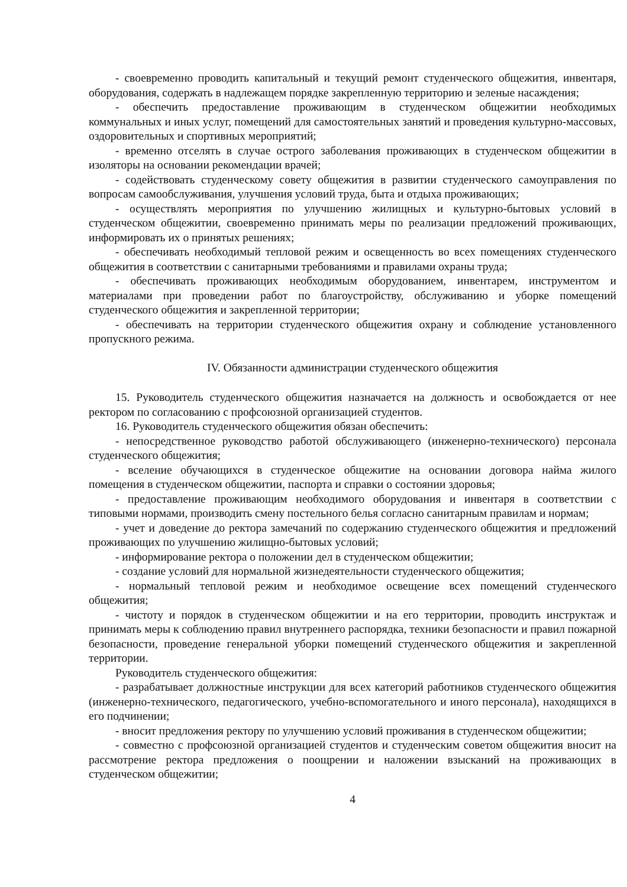- своевременно проводить капитальный и текущий ремонт студенческого общежития, инвентаря, оборудования, содержать в надлежащем порядке закрепленную территорию и зеленые насаждения;
- обеспечить предоставление проживающим в студенческом общежитии необходимых коммунальных и иных услуг, помещений для самостоятельных занятий и проведения культурно-массовых, оздоровительных и спортивных мероприятий;
- временно отселять в случае острого заболевания проживающих в студенческом общежитии в изоляторы на основании рекомендации врачей;
- содействовать студенческому совету общежития в развитии студенческого самоуправления по вопросам самообслуживания, улучшения условий труда, быта и отдыха проживающих;
- осуществлять мероприятия по улучшению жилищных и культурно-бытовых условий в студенческом общежитии, своевременно принимать меры по реализации предложений проживающих, информировать их о принятых решениях;
- обеспечивать необходимый тепловой режим и освещенность во всех помещениях студенческого общежития в соответствии с санитарными требованиями и правилами охраны труда;
- обеспечивать проживающих необходимым оборудованием, инвентарем, инструментом и материалами при проведении работ по благоустройству, обслуживанию и уборке помещений студенческого общежития и закрепленной территории;
- обеспечивать на территории студенческого общежития охрану и соблюдение установленного пропускного режима.
IV. Обязанности администрации студенческого общежития
15. Руководитель студенческого общежития назначается на должность и освобождается от нее ректором по согласованию с профсоюзной организацией студентов.
16. Руководитель студенческого общежития обязан обеспечить:
- непосредственное руководство работой обслуживающего (инженерно-технического) персонала студенческого общежития;
- вселение обучающихся в студенческое общежитие на основании договора найма жилого помещения в студенческом общежитии, паспорта и справки о состоянии здоровья;
- предоставление проживающим необходимого оборудования и инвентаря в соответствии с типовыми нормами, производить смену постельного белья согласно санитарным правилам и нормам;
- учет и доведение до ректора замечаний по содержанию студенческого общежития и предложений проживающих по улучшению жилищно-бытовых условий;
- информирование ректора о положении дел в студенческом общежитии;
- создание условий для нормальной жизнедеятельности студенческого общежития;
- нормальный тепловой режим и необходимое освещение всех помещений студенческого общежития;
- чистоту и порядок в студенческом общежитии и на его территории, проводить инструктаж и принимать меры к соблюдению правил внутреннего распорядка, техники безопасности и правил пожарной безопасности, проведение генеральной уборки помещений студенческого общежития и закрепленной территории.
Руководитель студенческого общежития:
- разрабатывает должностные инструкции для всех категорий работников студенческого общежития (инженерно-технического, педагогического, учебно-вспомогательного и иного персонала), находящихся в его подчинении;
- вносит предложения ректору по улучшению условий проживания в студенческом общежитии;
- совместно с профсоюзной организацией студентов и студенческим советом общежития вносит на рассмотрение ректора предложения о поощрении и наложении взысканий на проживающих в студенческом общежитии;
4